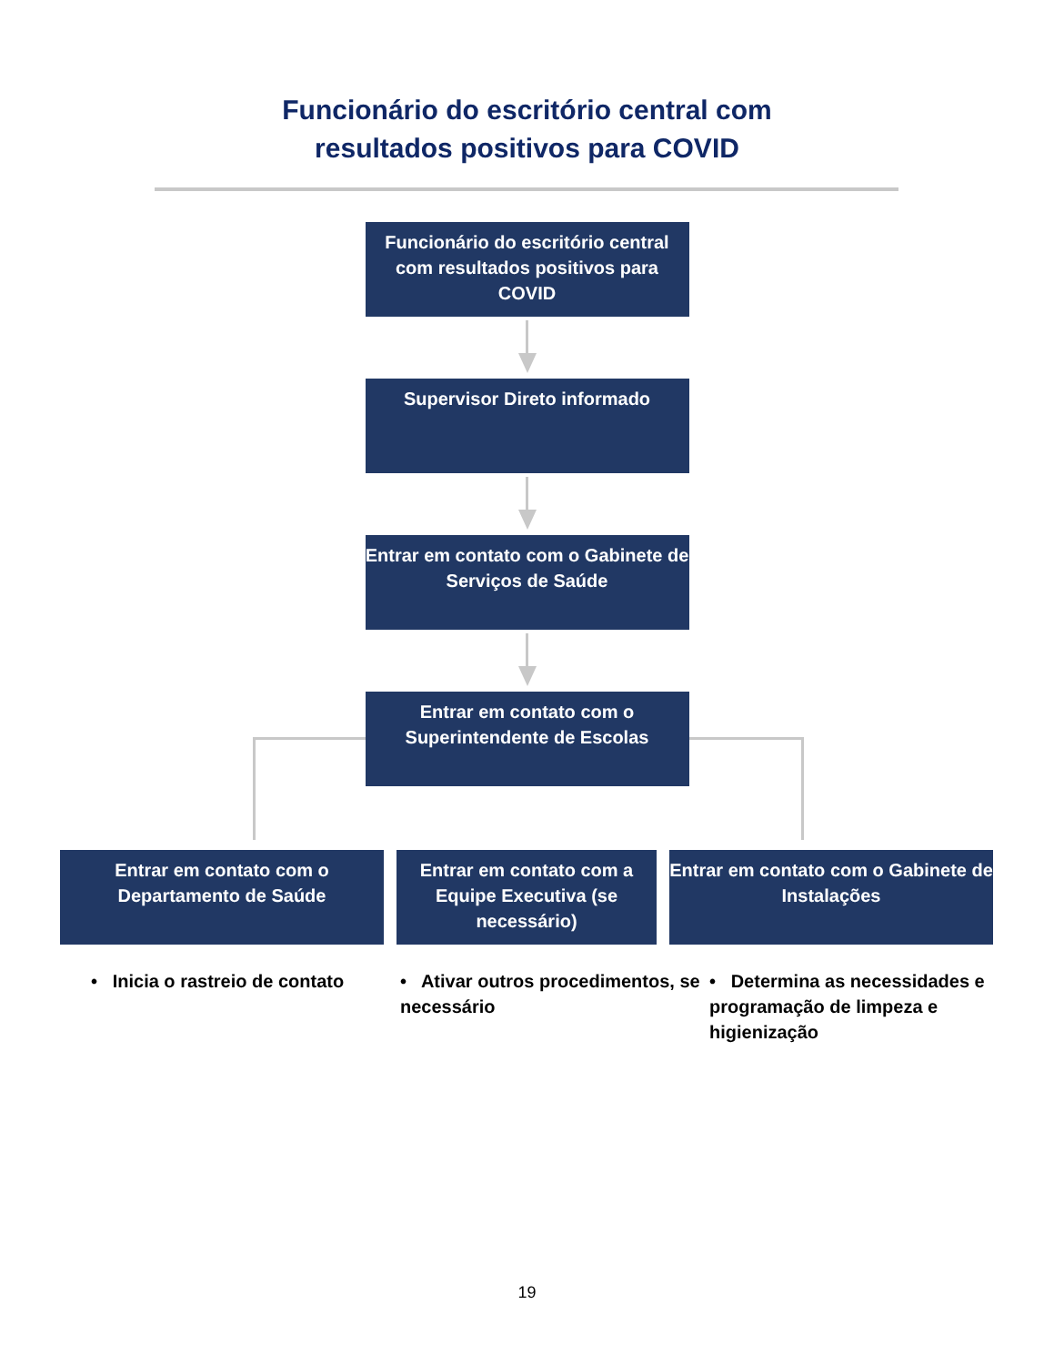Funcionário do escritório central com
resultados positivos para COVID
Funcionário do escritório central com resultados positivos para COVID
Supervisor Direto informado
Entrar em contato com o Gabinete de Serviços de Saúde
Entrar em contato com o Superintendente de Escolas
Entrar em contato com o Departamento de Saúde
Entrar em contato com a Equipe Executiva (se necessário)
Entrar em contato com o Gabinete de Instalações
• Inicia o rastreio de contato
• Ativar outros procedimentos, se necessário
• Determina as necessidades e programação de limpeza e higienização
19